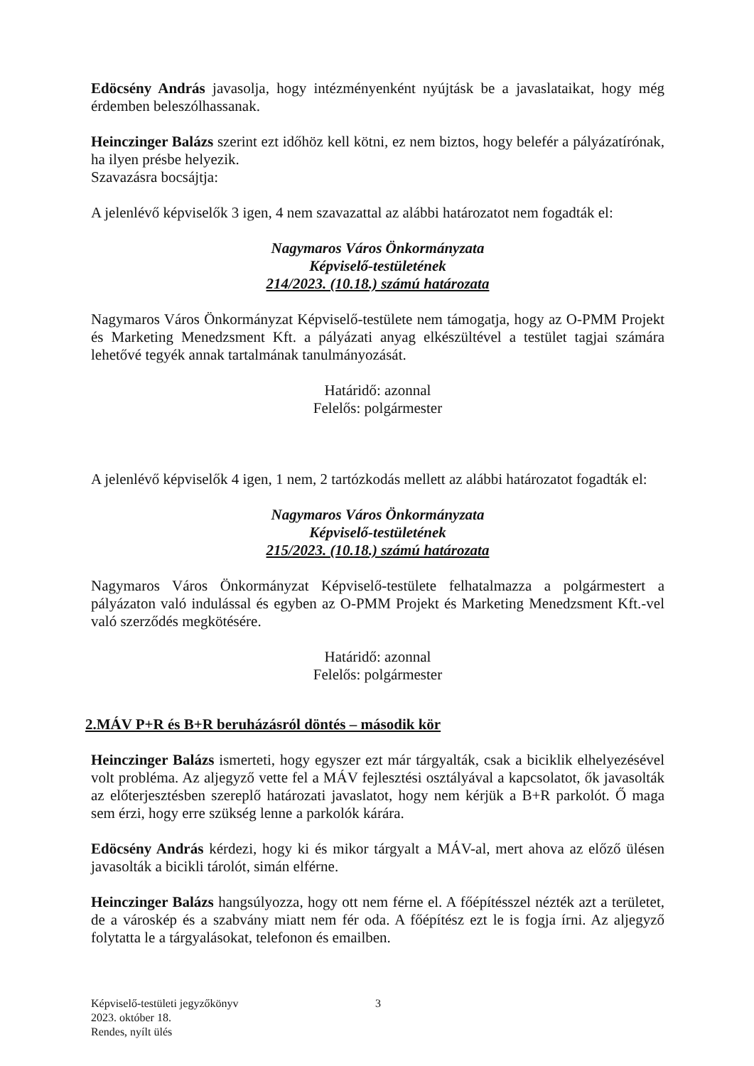Edöcsény András javasolja, hogy intézményenként nyújtásk be a javaslataikat, hogy még érdemben beleszólhassanak.
Heinczinger Balázs szerint ezt időhöz kell kötni, ez nem biztos, hogy belefér a pályázatírónak, ha ilyen présbe helyezik.
Szavazásra bocsájtja:
A jelenlévő képviselők 3 igen, 4 nem szavazattal az alábbi határozatot nem fogadták el:
Nagymaros Város Önkormányzata
Képviselő-testületének
214/2023. (10.18.) számú határozata
Nagymaros Város Önkormányzat Képviselő-testülete nem támogatja, hogy az O-PMM Projekt és Marketing Menedzsment Kft. a pályázati anyag elkészültével a testület tagjai számára lehetővé tegyék annak tartalmának tanulmányozását.
Határidő: azonnal
Felelős: polgármester
A jelenlévő képviselők 4 igen, 1 nem, 2 tartózkodás mellett az alábbi határozatot fogadták el:
Nagymaros Város Önkormányzata
Képviselő-testületének
215/2023. (10.18.) számú határozata
Nagymaros Város Önkormányzat Képviselő-testülete felhatalmazza a polgármestert a pályázaton való indulással és egyben az O-PMM Projekt és Marketing Menedzsment Kft.-vel való szerződés megkötésére.
Határidő: azonnal
Felelős: polgármester
2.MÁV P+R és B+R beruházásról döntés – második kör
Heinczinger Balázs ismerteti, hogy egyszer ezt már tárgyalták, csak a biciklik elhelyezésével volt probléma. Az aljegyző vette fel a MÁV fejlesztési osztályával a kapcsolatot, ők javasolták az előterjesztésben szereplő határozati javaslatot, hogy nem kérjük a B+R parkolót. Ő maga sem érzi, hogy erre szükség lenne a parkolók kárára.
Edöcsény András kérdezi, hogy ki és mikor tárgyalt a MÁV-al, mert ahova az előző ülésen javasolták a bicikli tárolót, simán elférne.
Heinczinger Balázs hangsúlyozza, hogy ott nem férne el. A főépítésszel nézték azt a területet, de a városkép és a szabvány miatt nem fér oda. A főépítész ezt le is fogja írni. Az aljegyző folytatta le a tárgyalásokat, telefonon és emailben.
Képviselő-testületi jegyzőkönyv
2023. október 18.
Rendes, nyílt ülés
3